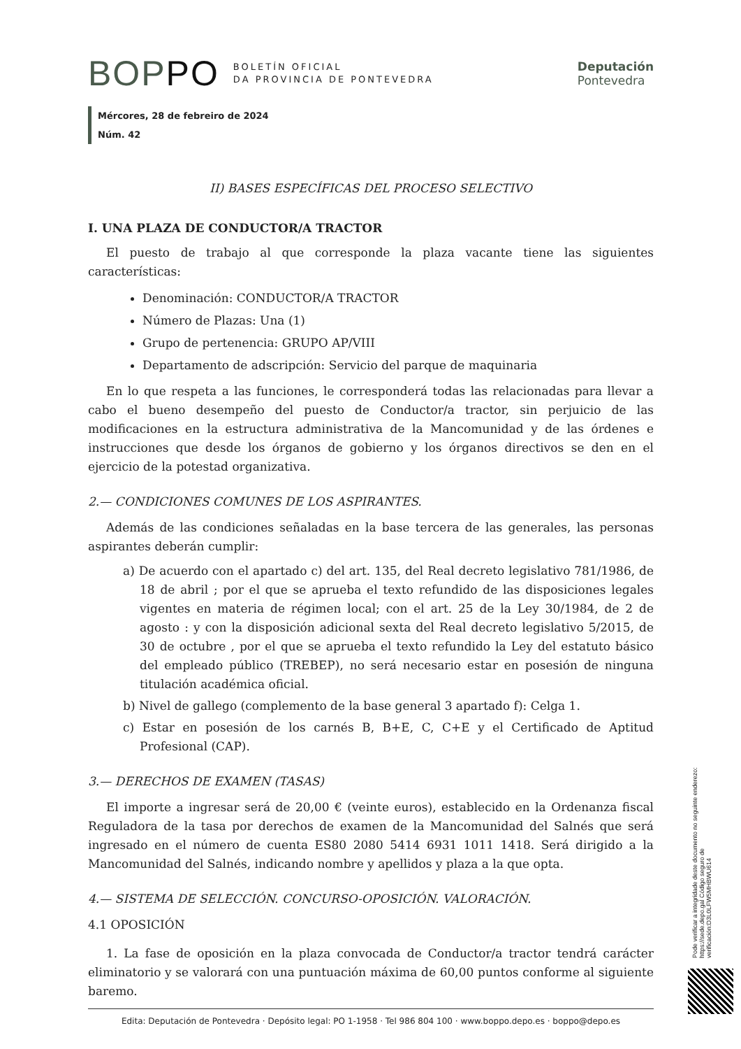BOPPO BOLETÍN OFICIAL
DA PROVINCIA DE PONTEVEDRA
Deputación
Pontevedra
Mércores, 28 de febreiro de 2024
Núm. 42
II) BASES ESPECÍFICAS DEL PROCESO SELECTIVO
I. UNA PLAZA DE CONDUCTOR/A TRACTOR
El puesto de trabajo al que corresponde la plaza vacante tiene las siguientes características:
Denominación: CONDUCTOR/A TRACTOR
Número de Plazas: Una (1)
Grupo de pertenencia: GRUPO AP/VIII
Departamento de adscripción: Servicio del parque de maquinaria
En lo que respeta a las funciones, le corresponderá todas las relacionadas para llevar a cabo el bueno desempeño del puesto de Conductor/a tractor, sin perjuicio de las modificaciones en la estructura administrativa de la Mancomunidad y de las órdenes e instrucciones que desde los órganos de gobierno y los órganos directivos se den en el ejercicio de la potestad organizativa.
2.— CONDICIONES COMUNES DE LOS ASPIRANTES.
Además de las condiciones señaladas en la base tercera de las generales, las personas aspirantes deberán cumplir:
a) De acuerdo con el apartado c) del art. 135, del Real decreto legislativo 781/1986, de 18 de abril ; por el que se aprueba el texto refundido de las disposiciones legales vigentes en materia de régimen local; con el art. 25 de la Ley 30/1984, de 2 de agosto : y con la disposición adicional sexta del Real decreto legislativo 5/2015, de 30 de octubre , por el que se aprueba el texto refundido la Ley del estatuto básico del empleado público (TREBEP), no será necesario estar en posesión de ninguna titulación académica oficial.
b) Nivel de gallego (complemento de la base general 3 apartado f): Celga 1.
c) Estar en posesión de los carnés B, B+E, C, C+E y el Certificado de Aptitud Profesional (CAP).
3.— DERECHOS DE EXAMEN (TASAS)
El importe a ingresar será de 20,00 € (veinte euros), establecido en la Ordenanza fiscal Reguladora de la tasa por derechos de examen de la Mancomunidad del Salnés que será ingresado en el número de cuenta ES80 2080 5414 6931 1011 1418. Será dirigido a la Mancomunidad del Salnés, indicando nombre y apellidos y plaza a la que opta.
4.— SISTEMA DE SELECCIÓN. CONCURSO-OPOSICIÓN. VALORACIÓN.
4.1 OPOSICIÓN
1. La fase de oposición en la plaza convocada de Conductor/a tractor tendrá carácter eliminatorio y se valorará con una puntuación máxima de 60,00 puntos conforme al siguiente baremo.
Pode verificar a integridade deste documento no seguinte enderezo: https://sede.depo.gal Código seguro de verificación:D3L0LFW5MHBWU614
Edita: Deputación de Pontevedra · Depósito legal: PO 1-1958 · Tel 986 804 100 · www.boppo.depo.es · boppo@depo.es